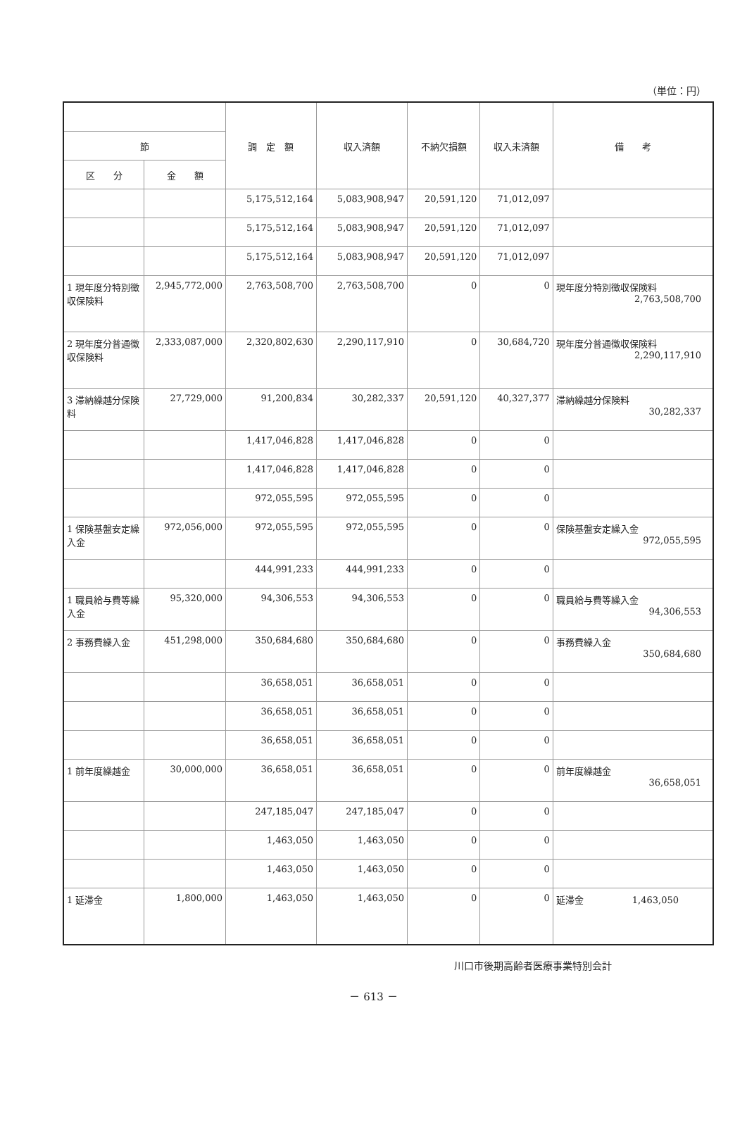（単位：円）
| | | 調 定 額 | 収入済額 | 不納欠損額 | 収入未済額 | 備 考 |
| --- | --- | --- | --- | --- | --- | --- |
| 節 | | | | | | |
| 区 分 | 金 額 | | | | | |
| | | 5,175,512,164 | 5,083,908,947 | 20,591,120 | 71,012,097 | |
| | | 5,175,512,164 | 5,083,908,947 | 20,591,120 | 71,012,097 | |
| | | 5,175,512,164 | 5,083,908,947 | 20,591,120 | 71,012,097 | |
| 1 現年度分特別徴収保険料 | 2,945,772,000 | 2,763,508,700 | 2,763,508,700 | 0 | 0 | 現年度分特別徴収保険料 2,763,508,700 |
| 2 現年度分普通徴収保険料 | 2,333,087,000 | 2,320,802,630 | 2,290,117,910 | 0 | 30,684,720 | 現年度分普通徴収保険料 2,290,117,910 |
| 3 滞納繰越分保険料 | 27,729,000 | 91,200,834 | 30,282,337 | 20,591,120 | 40,327,377 | 滞納繰越分保険料 30,282,337 |
| | | 1,417,046,828 | 1,417,046,828 | 0 | 0 | |
| | | 1,417,046,828 | 1,417,046,828 | 0 | 0 | |
| | | 972,055,595 | 972,055,595 | 0 | 0 | |
| 1 保険基盤安定繰入金 | 972,056,000 | 972,055,595 | 972,055,595 | 0 | 0 | 保険基盤安定繰入金 972,055,595 |
| | | 444,991,233 | 444,991,233 | 0 | 0 | |
| 1 職員給与費等繰入金 | 95,320,000 | 94,306,553 | 94,306,553 | 0 | 0 | 職員給与費等繰入金 94,306,553 |
| 2 事務費繰入金 | 451,298,000 | 350,684,680 | 350,684,680 | 0 | 0 | 事務費繰入金 350,684,680 |
| | | 36,658,051 | 36,658,051 | 0 | 0 | |
| | | 36,658,051 | 36,658,051 | 0 | 0 | |
| | | 36,658,051 | 36,658,051 | 0 | 0 | |
| 1 前年度繰越金 | 30,000,000 | 36,658,051 | 36,658,051 | 0 | 0 | 前年度繰越金 36,658,051 |
| | | 247,185,047 | 247,185,047 | 0 | 0 | |
| | | 1,463,050 | 1,463,050 | 0 | 0 | |
| | | 1,463,050 | 1,463,050 | 0 | 0 | |
| 1 延滞金 | 1,800,000 | 1,463,050 | 1,463,050 | 0 | 0 | 延滞金 1,463,050 |
川口市後期高齢者医療事業特別会計
－ 613 －